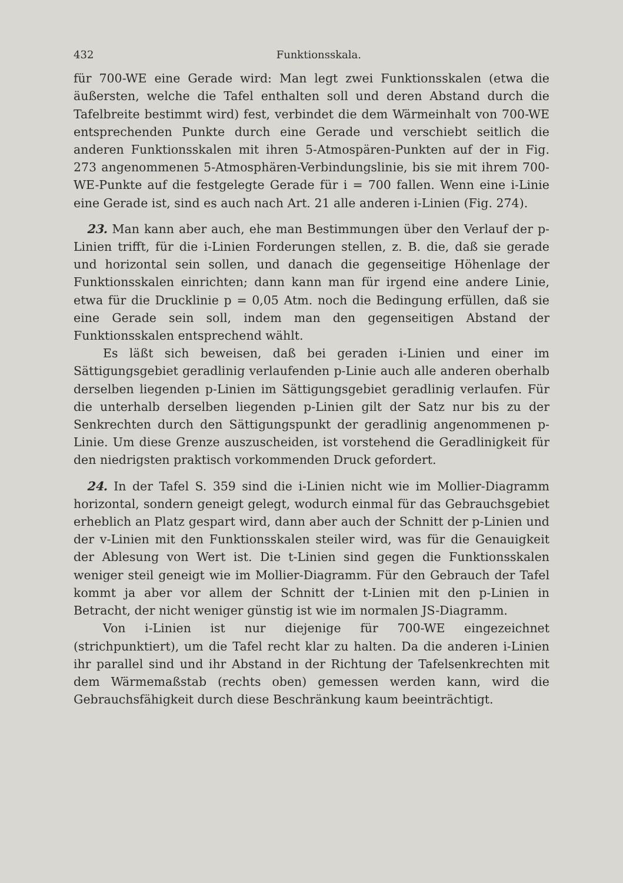432 Funktionsskala.
für 700-WE eine Gerade wird: Man legt zwei Funktionsskalen (etwa die äußersten, welche die Tafel enthalten soll und deren Abstand durch die Tafelbreite bestimmt wird) fest, verbindet die dem Wärmeinhalt von 700-WE entsprechenden Punkte durch eine Gerade und verschiebt seitlich die anderen Funktionsskalen mit ihren 5-Atmospären-Punkten auf der in Fig. 273 angenommenen 5-Atmosphären-Verbindungslinie, bis sie mit ihrem 700-WE-Punkte auf die festgelegte Gerade für i = 700 fallen. Wenn eine i-Linie eine Gerade ist, sind es auch nach Art. 21 alle anderen i-Linien (Fig. 274).
23. Man kann aber auch, ehe man Bestimmungen über den Verlauf der p-Linien trifft, für die i-Linien Forderungen stellen, z. B. die, daß sie gerade und horizontal sein sollen, und danach die gegenseitige Höhenlage der Funktionsskalen einrichten; dann kann man für irgend eine andere Linie, etwa für die Drucklinie p = 0,05 Atm. noch die Bedingung erfüllen, daß sie eine Gerade sein soll, indem man den gegenseitigen Abstand der Funktionsskalen entsprechend wählt.
Es läßt sich beweisen, daß bei geraden i-Linien und einer im Sättigungsgebiet geradlinig verlaufenden p-Linie auch alle anderen oberhalb derselben liegenden p-Linien im Sättigungsgebiet geradlinig verlaufen. Für die unterhalb derselben liegenden p-Linien gilt der Satz nur bis zu der Senkrechten durch den Sättigungspunkt der geradlinig angenommenen p-Linie. Um diese Grenze auszuscheiden, ist vorstehend die Geradlinigkeit für den niedrigsten praktisch vorkommenden Druck gefordert.
24. In der Tafel S. 359 sind die i-Linien nicht wie im Mollier-Diagramm horizontal, sondern geneigt gelegt, wodurch einmal für das Gebrauchsgebiet erheblich an Platz gespart wird, dann aber auch der Schnitt der p-Linien und der v-Linien mit den Funktionsskalen steiler wird, was für die Genauigkeit der Ablesung von Wert ist. Die t-Linien sind gegen die Funktionsskalen weniger steil geneigt wie im Mollier-Diagramm. Für den Gebrauch der Tafel kommt ja aber vor allem der Schnitt der t-Linien mit den p-Linien in Betracht, der nicht weniger günstig ist wie im normalen JS-Diagramm.
Von i-Linien ist nur diejenige für 700-WE eingezeichnet (strichpunktiert), um die Tafel recht klar zu halten. Da die anderen i-Linien ihr parallel sind und ihr Abstand in der Richtung der Tafelsenkrechten mit dem Wärmemaßstab (rechts oben) gemessen werden kann, wird die Gebrauchsfähigkeit durch diese Beschränkung kaum beeinträchtigt.